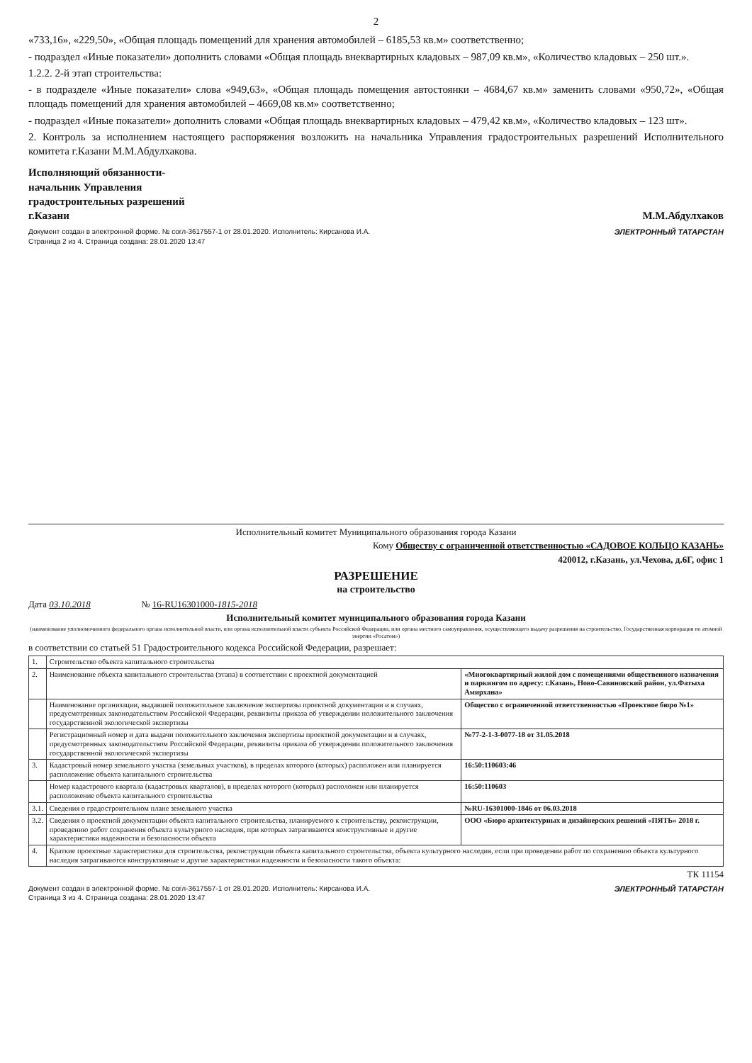2
«733,16», «229,50», «Общая площадь помещений для хранения автомобилей – 6185,53 кв.м» соответственно;
- подраздел «Иные показатели» дополнить словами «Общая площадь внеквартирных кладовых – 987,09 кв.м», «Количество кладовых – 250 шт.».
1.2.2. 2-й этап строительства:
- в подразделе «Иные показатели» слова «949,63», «Общая площадь помещения автостоянки – 4684,67 кв.м» заменить словами «950,72», «Общая площадь помещений для хранения автомобилей – 4669,08 кв.м» соответственно;
- подраздел «Иные показатели» дополнить словами «Общая площадь внеквартирных кладовых – 479,42 кв.м», «Количество кладовых – 123 шт».
2. Контроль за исполнением настоящего распоряжения возложить на начальника Управления градостроительных разрешений Исполнительного комитета г.Казани М.М.Абдулхакова.
Исполняющий обязанности-
начальник Управления
градостроительных разрешений
г.Казани
М.М.Абдулхаков
Документ создан в электронной форме. № согл-3617557-1 от 28.01.2020. Исполнитель: Кирсанова И.А.
Страница 2 из 4. Страница создана: 28.01.2020 13:47
ЭЛЕКТРОННЫЙ ТАТАРСТАН
Исполнительный комитет Муниципального образования города Казани
Кому Обществу с ограниченной ответственностью «САДОВОЕ КОЛЬЦО КАЗАНЬ»
420012, г.Казань, ул.Чехова, д.6Г, офис 1
РАЗРЕШЕНИЕ
на строительство
Дата 03.10.2018 № 16-RU16301000-1815-2018
Исполнительный комитет муниципального образования города Казани
(наименование уполномоченного федерального органа исполнительной власти, или органа исполнительной власти субъекта Российской Федерации, или органа местного самоуправления, осуществляющего выдачу разрешения на строительство, Государственная корпорация по атомной энергии «Росатом»)
в соответствии со статьей 51 Градостроительного кодекса Российской Федерации, разрешает:
| 1. | Строительство объекта капитального строительства | |
| 2. | Наименование объекта капитального строительства (этапа) в соответствии с проектной документацией | «Многоквартирный жилой дом с помещениями общественного назначения и паркингом по адресу: г.Казань, Ново-Савиновский район, ул.Фатыха Амирхана» |
| | Наименование организации, выдавшей положительное заключение экспертизы проектной документации и в случаях, предусмотренных законодательством Российской Федерации, реквизиты приказа об утверждении положительного заключения государственной экологической экспертизы | Общество с ограниченной ответственностью «Проектное бюро №1» |
| | Регистрационный номер и дата выдачи положительного заключения экспертизы проектной документации и в случаях, предусмотренных законодательством Российской Федерации, реквизиты приказа об утверждении положительного заключения государственной экологической экспертизы | №77-2-1-3-0077-18 от 31.05.2018 |
| 3. | Кадастровый номер земельного участка (земельных участков), в пределах которого (которых) расположен или планируется расположение объекта капитального строительства | 16:50:110603:46 |
| | Номер кадастрового квартала (кадастровых кварталов), в пределах которого (которых) расположен или планируется расположение объекта капитального строительства | 16:50:110603 |
| 3.1. | Сведения о градостроительном плане земельного участка | №RU-16301000-1846 от 06.03.2018 |
| 3.2. | Сведения о проектной документации объекта капитального строительства, планируемого к строительству, реконструкции, проведению работ сохранения объекта культурного наследия, при которых затрагиваются конструктивные и другие характеристики надежности и безопасности объекта | ООО «Бюро архитектурных и дизайнерских решений «ПЯТЬ» 2018 г. |
| 4. | Краткие проектные характеристики для строительства, реконструкции объекта капитального строительства, объекта культурного наследия, если при проведении работ по сохранению объекта культурного наследия затрагиваются конструктивные и другие характеристики надежности и безопасности такого объекта: | |
ТК 11154
Документ создан в электронной форме. № согл-3617557-1 от 28.01.2020. Исполнитель: Кирсанова И.А.
Страница 3 из 4. Страница создана: 28.01.2020 13:47
ЭЛЕКТРОННЫЙ ТАТАРСТАН